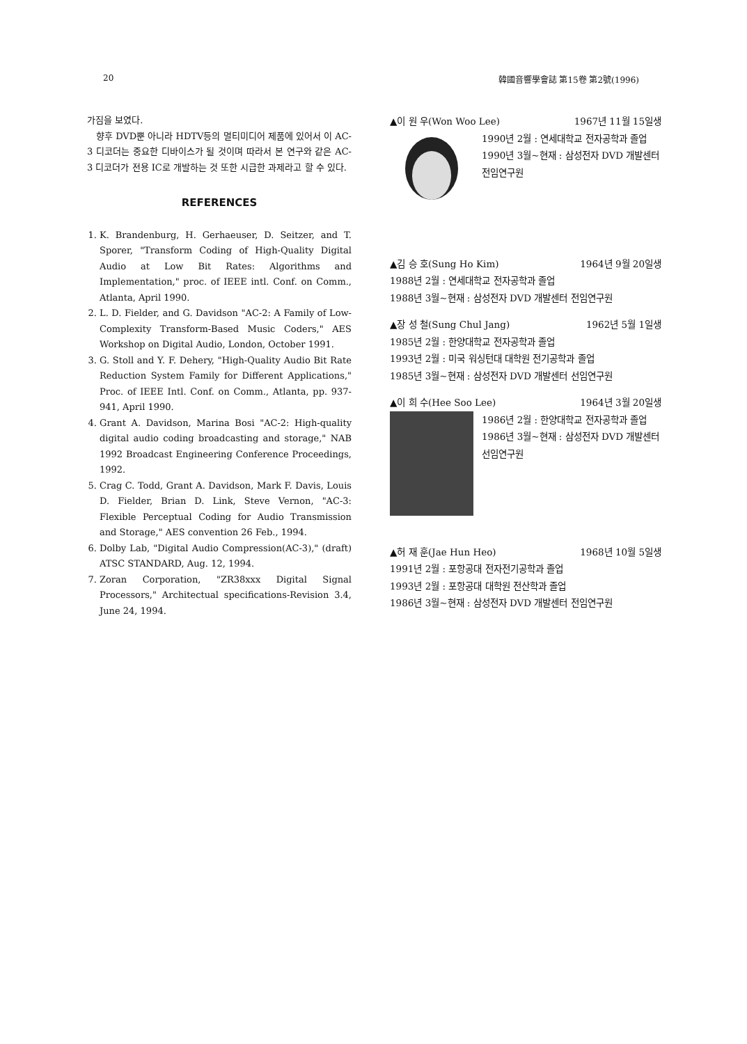20 韓國音響學會誌 第15卷 第2號(1996)
가짐을 보였다.
향후 DVD뿐 아니라 HDTV등의 멀티미디어 제품에 있어서 이 AC-3 디코더는 중요한 디바이스가 될 것이며 따라서 본 연구와 같은 AC-3 디코더가 전용 IC로 개발하는 것 또한 시급한 과제라고 할 수 있다.
REFERENCES
1. K. Brandenburg, H. Gerhaeuser, D. Seitzer, and T. Sporer, "Transform Coding of High-Quality Digital Audio at Low Bit Rates: Algorithms and Implementation," proc. of IEEE intl. Conf. on Comm., Atlanta, April 1990.
2. L. D. Fielder, and G. Davidson "AC-2: A Family of Low-Complexity Transform-Based Music Coders," AES Workshop on Digital Audio, London, October 1991.
3. G. Stoll and Y. F. Dehery, "High-Quality Audio Bit Rate Reduction System Family for Different Applications," Proc. of IEEE Intl. Conf. on Comm., Atlanta, pp. 937-941, April 1990.
4. Grant A. Davidson, Marina Bosi "AC-2: High-quality digital audio coding broadcasting and storage," NAB 1992 Broadcast Engineering Conference Proceedings, 1992.
5. Crag C. Todd, Grant A. Davidson, Mark F. Davis, Louis D. Fielder, Brian D. Link, Steve Vernon, "AC-3: Flexible Perceptual Coding for Audio Transmission and Storage," AES convention 26 Feb., 1994.
6. Dolby Lab, "Digital Audio Compression(AC-3)," (draft) ATSC STANDARD, Aug. 12, 1994.
7. Zoran Corporation, "ZR38xxx Digital Signal Processors," Architectual specifications-Revision 3.4, June 24, 1994.
▲이 원 우(Won Woo Lee) 1967년 11월 15일생
1990년 2월 : 연세대학교 전자공학과 졸업
1990년 3월~현재 : 삼성전자 DVD 개발센터 전임연구원
▲김 승 호(Sung Ho Kim) 1964년 9월 20일생
1988년 2월 : 연세대학교 전자공학과 졸업
1988년 3월~현재 : 삼성전자 DVD 개발센터 전임연구원
▲장 성 철(Sung Chul Jang) 1962년 5월 1일생
1985년 2월 : 한양대학교 전자공학과 졸업
1993년 2월 : 미국 워싱턴대 대학원 전기공학과 졸업
1985년 3월~현재 : 삼성전자 DVD 개발센터 선임연구원
▲이 희 수(Hee Soo Lee) 1964년 3월 20일생
1986년 2월 : 한양대학교 전자공학과 졸업
1986년 3월~현재 : 삼성전자 DVD 개발센터 선임연구원
▲허 재 훈(Jae Hun Heo) 1968년 10월 5일생
1991년 2월 : 포항공대 전자전기공학과 졸업
1993년 2월 : 포항공대 대학원 전산학과 졸업
1986년 3월~현재 : 삼성전자 DVD 개발센터 전임연구원